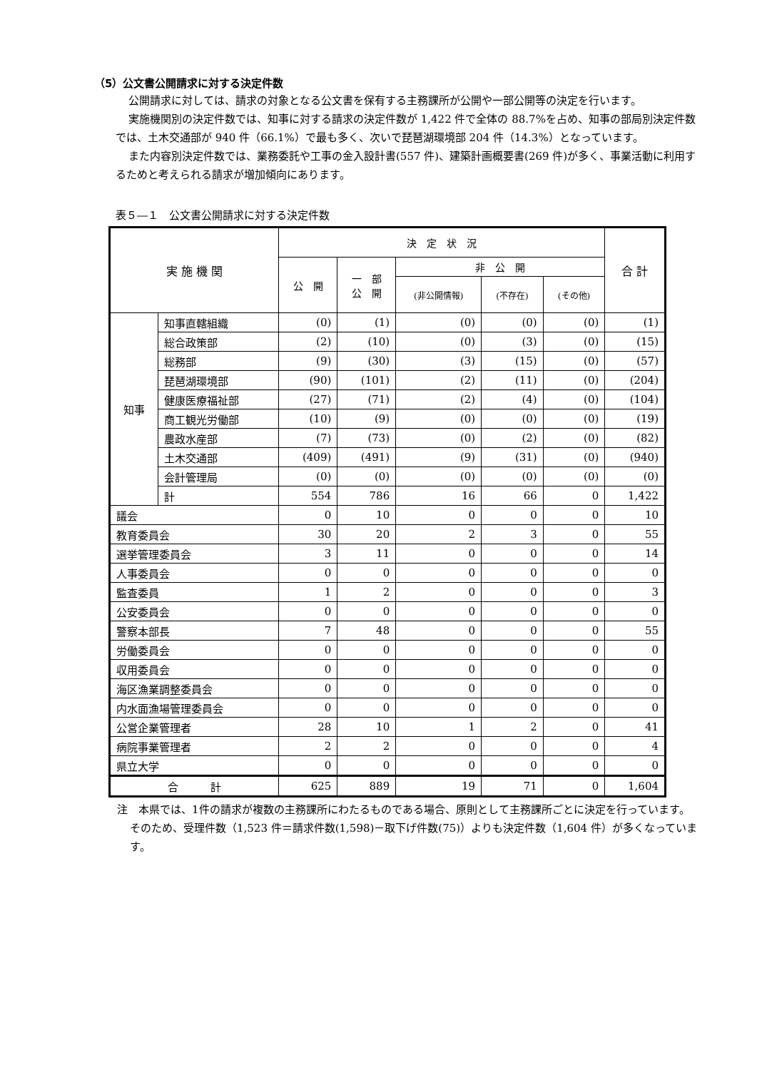（5）公文書公開請求に対する決定件数
公開請求に対しては、請求の対象となる公文書を保有する主務課所が公開や一部公開等の決定を行います。
実施機関別の決定件数では、知事に対する請求の決定件数が 1,422 件で全体の 88.7%を占め、知事の部局別決定件数では、土木交通部が 940 件（66.1%）で最も多く、次いで琵琶湖環境部 204 件（14.3%）となっています。
また内容別決定件数では、業務委託や工事の金入設計書(557 件)、建築計画概要書(269 件)が多く、事業活動に利用するためと考えられる請求が増加傾向にあります。
表５―１　公文書公開請求に対する決定件数
| 実 施 機 関 | | 決 定 状 況 | | | | | 合 計 |
| --- | --- | --- | --- | --- | --- | --- | --- |
| | | 公 開 | 一 部 公 開 | 非 公 開 | | | |
| | | | | (非公開情報) | (不存在) | (その他) | |
| 知事 | 知事直轄組織 | (0) | (1) | (0) | (0) | (0) | (1) |
| | 総合政策部 | (2) | (10) | (0) | (3) | (0) | (15) |
| | 総務部 | (9) | (30) | (3) | (15) | (0) | (57) |
| | 琵琶湖環境部 | (90) | (101) | (2) | (11) | (0) | (204) |
| | 健康医療福祉部 | (27) | (71) | (2) | (4) | (0) | (104) |
| | 商工観光労働部 | (10) | (9) | (0) | (0) | (0) | (19) |
| | 農政水産部 | (7) | (73) | (0) | (2) | (0) | (82) |
| | 土木交通部 | (409) | (491) | (9) | (31) | (0) | (940) |
| | 会計管理局 | (0) | (0) | (0) | (0) | (0) | (0) |
| | 計 | 554 | 786 | 16 | 66 | 0 | 1,422 |
| 議会 | | 0 | 10 | 0 | 0 | 0 | 10 |
| 教育委員会 | | 30 | 20 | 2 | 3 | 0 | 55 |
| 選挙管理委員会 | | 3 | 11 | 0 | 0 | 0 | 14 |
| 人事委員会 | | 0 | 0 | 0 | 0 | 0 | 0 |
| 監査委員 | | 1 | 2 | 0 | 0 | 0 | 3 |
| 公安委員会 | | 0 | 0 | 0 | 0 | 0 | 0 |
| 警察本部長 | | 7 | 48 | 0 | 0 | 0 | 55 |
| 労働委員会 | | 0 | 0 | 0 | 0 | 0 | 0 |
| 収用委員会 | | 0 | 0 | 0 | 0 | 0 | 0 |
| 海区漁業調整委員会 | | 0 | 0 | 0 | 0 | 0 | 0 |
| 内水面漁場管理委員会 | | 0 | 0 | 0 | 0 | 0 | 0 |
| 公営企業管理者 | | 28 | 10 | 1 | 2 | 0 | 41 |
| 病院事業管理者 | | 2 | 2 | 0 | 0 | 0 | 4 |
| 県立大学 | | 0 | 0 | 0 | 0 | 0 | 0 |
| 合 計 | | 625 | 889 | 19 | 71 | 0 | 1,604 |
注　本県では、1件の請求が複数の主務課所にわたるものである場合、原則として主務課所ごとに決定を行っています。そのため、受理件数（1,523 件＝請求件数(1,598)－取下げ件数(75)）よりも決定件数（1,604 件）が多くなっています。